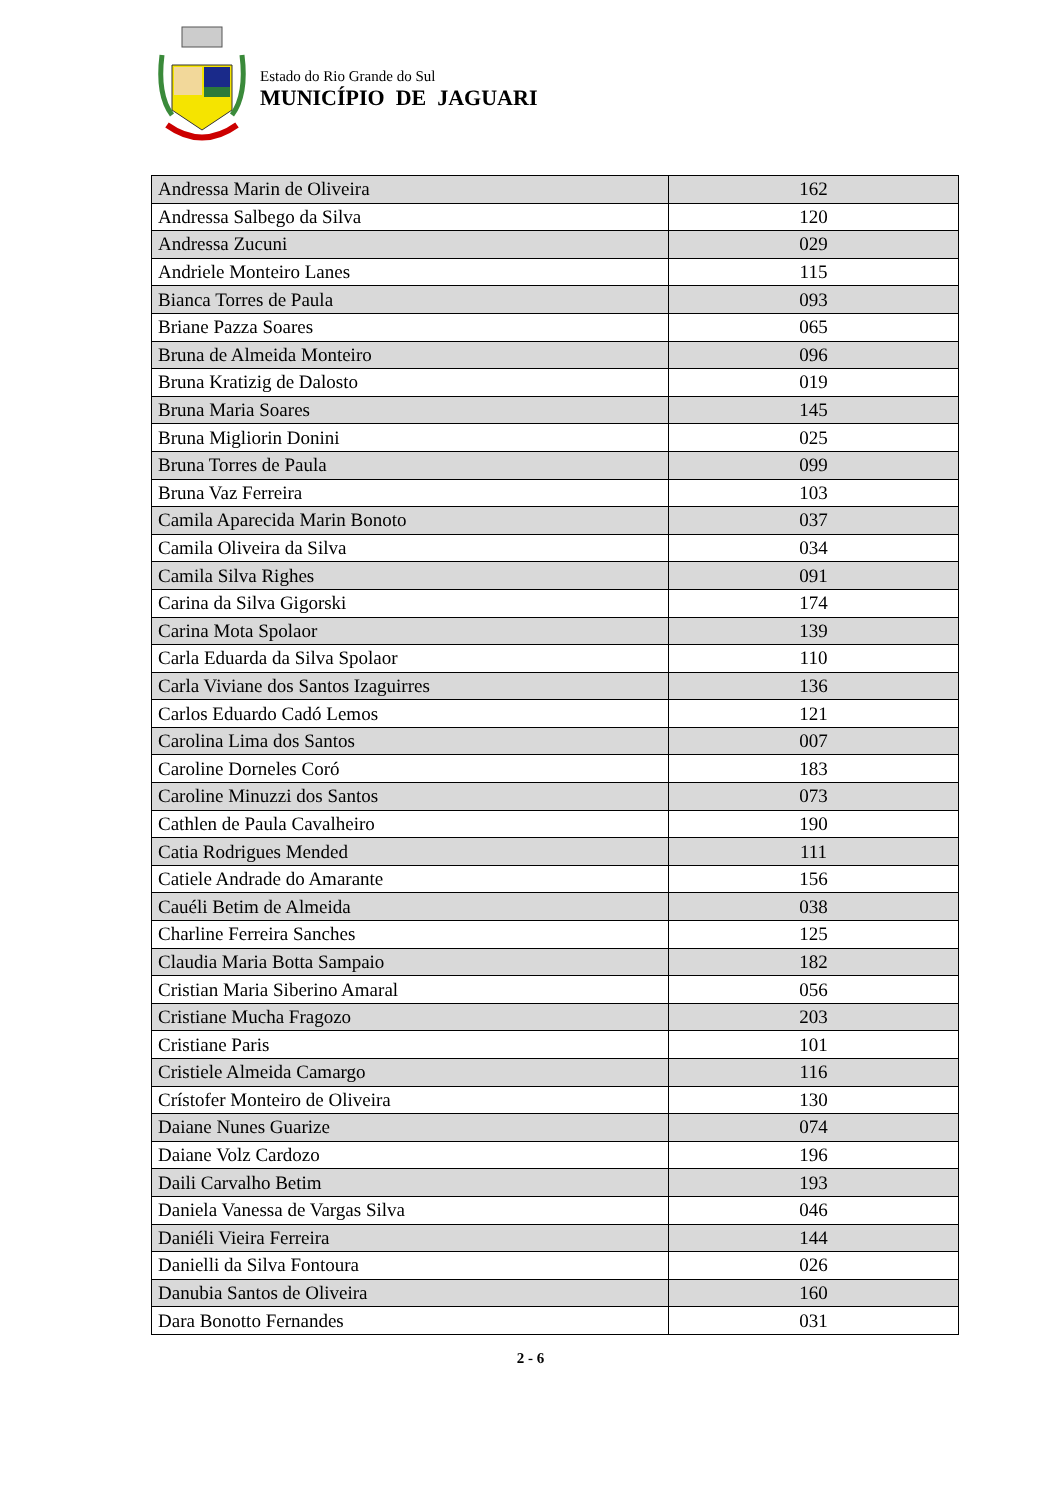Estado do Rio Grande do Sul
MUNICÍPIO DE JAGUARI
| Andressa Marin de Oliveira | 162 |
| Andressa Salbego da Silva | 120 |
| Andressa Zucuni | 029 |
| Andriele Monteiro Lanes | 115 |
| Bianca Torres de Paula | 093 |
| Briane Pazza Soares | 065 |
| Bruna de Almeida Monteiro | 096 |
| Bruna Kratizig de Dalosto | 019 |
| Bruna Maria Soares | 145 |
| Bruna Migliorin Donini | 025 |
| Bruna Torres de Paula | 099 |
| Bruna Vaz Ferreira | 103 |
| Camila Aparecida Marin Bonoto | 037 |
| Camila Oliveira da Silva | 034 |
| Camila Silva Righes | 091 |
| Carina da Silva Gigorski | 174 |
| Carina Mota Spolaor | 139 |
| Carla Eduarda da Silva Spolaor | 110 |
| Carla Viviane dos Santos Izaguirres | 136 |
| Carlos Eduardo Cadó Lemos | 121 |
| Carolina Lima dos Santos | 007 |
| Caroline Dorneles Coró | 183 |
| Caroline Minuzzi dos Santos | 073 |
| Cathlen de Paula Cavalheiro | 190 |
| Catia Rodrigues Mended | 111 |
| Catiele Andrade do Amarante | 156 |
| Cauéli Betim de Almeida | 038 |
| Charline Ferreira Sanches | 125 |
| Claudia Maria Botta Sampaio | 182 |
| Cristian Maria Siberino Amaral | 056 |
| Cristiane Mucha Fragozo | 203 |
| Cristiane Paris | 101 |
| Cristiele Almeida Camargo | 116 |
| Crístofer Monteiro de Oliveira | 130 |
| Daiane Nunes Guarize | 074 |
| Daiane Volz Cardozo | 196 |
| Daili Carvalho Betim | 193 |
| Daniela Vanessa de Vargas Silva | 046 |
| Daniéli Vieira Ferreira | 144 |
| Danielli da Silva Fontoura | 026 |
| Danubia Santos de Oliveira | 160 |
| Dara Bonotto Fernandes | 031 |
2 - 6